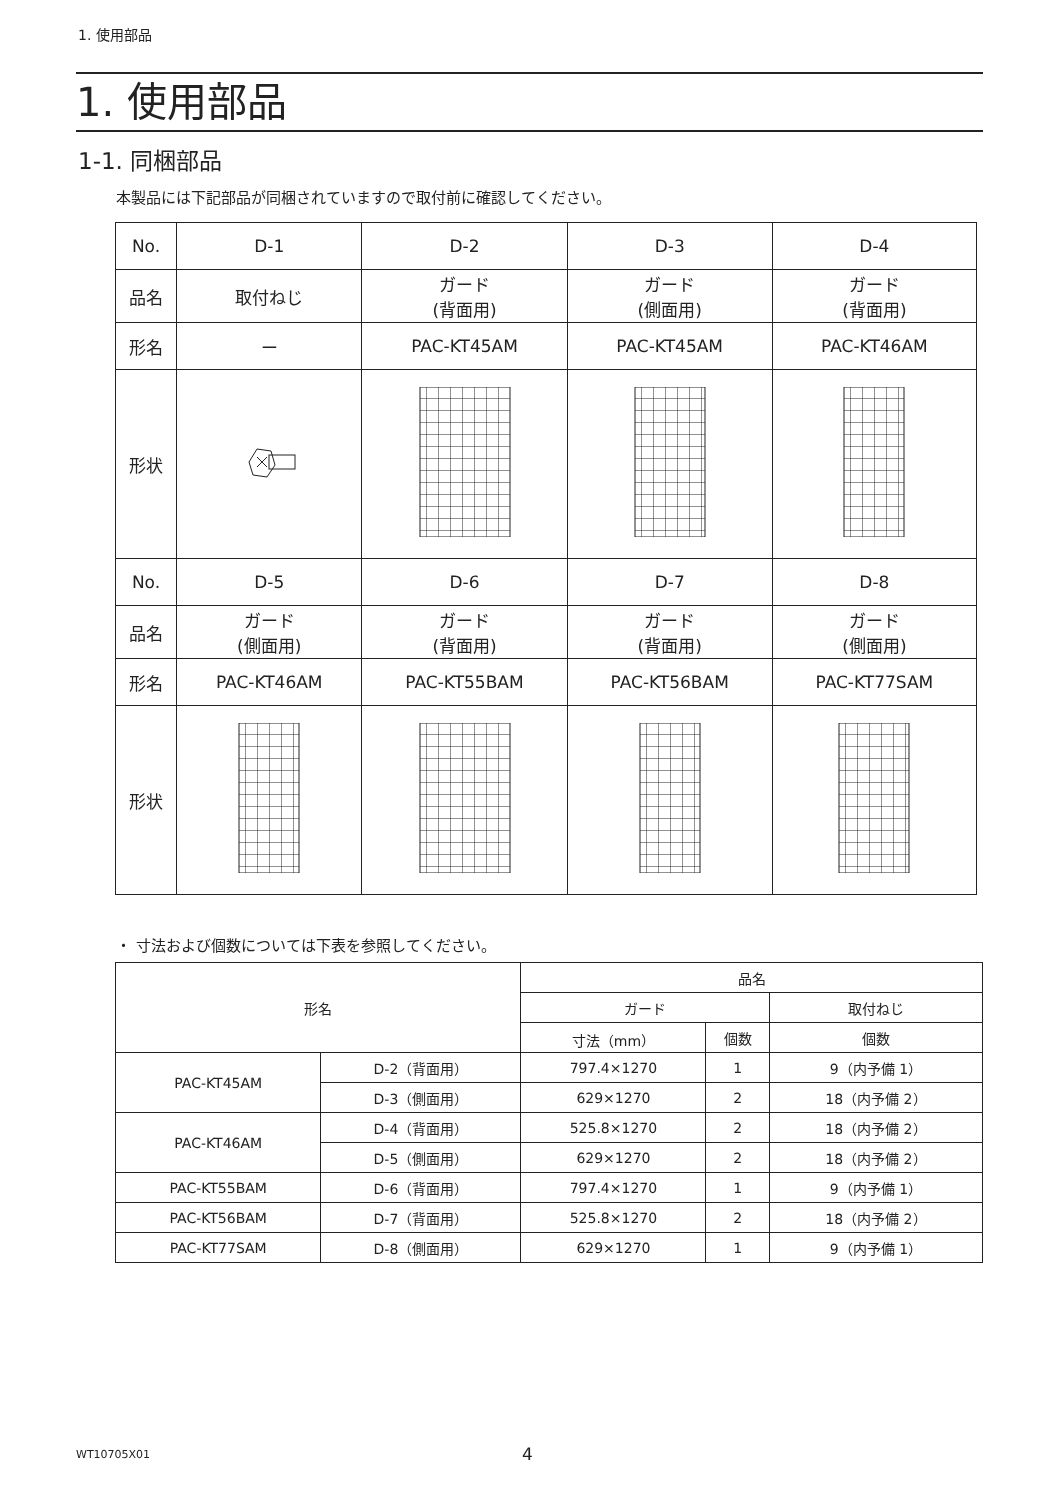1. 使用部品
1. 使用部品
1-1. 同梱部品
本製品には下記部品が同梱されていますので取付前に確認してください。
| No. | D-1 | D-2 | D-3 | D-4 |
| 品名 | 取付ねじ | ガード (背面用) | ガード (側面用) | ガード (背面用) |
| 形名 | ー | PAC-KT45AM | PAC-KT45AM | PAC-KT46AM |
| 形状 | | | | |
| No. | D-5 | D-6 | D-7 | D-8 |
| 品名 | ガード (側面用) | ガード (背面用) | ガード (背面用) | ガード (側面用) |
| 形名 | PAC-KT46AM | PAC-KT55BAM | PAC-KT56BAM | PAC-KT77SAM |
| 形状 | | | | |
・ 寸法および個数については下表を参照してください。
| 形名 | | 品名 | | |
| --- | --- | --- | --- | --- |
| | | ガード | | 取付ねじ |
| | | 寸法（mm） | 個数 | 個数 |
| PAC-KT45AM | D-2（背面用） | 797.4×1270 | 1 | 9（内予備 1） |
| | D-3（側面用） | 629×1270 | 2 | 18（内予備 2） |
| PAC-KT46AM | D-4（背面用） | 525.8×1270 | 2 | 18（内予備 2） |
| | D-5（側面用） | 629×1270 | 2 | 18（内予備 2） |
| PAC-KT55BAM | D-6（背面用） | 797.4×1270 | 1 | 9（内予備 1） |
| PAC-KT56BAM | D-7（背面用） | 525.8×1270 | 2 | 18（内予備 2） |
| PAC-KT77SAM | D-8（側面用） | 629×1270 | 1 | 9（内予備 1） |
WT10705X01 4